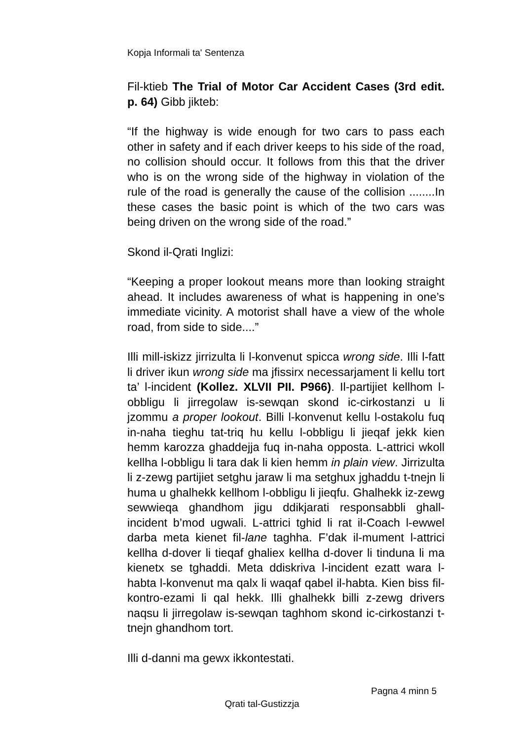Kopja Informali ta' Sentenza
Fil-ktieb The Trial of Motor Car Accident Cases (3rd edit. p. 64) Gibb jikteb:
“If the highway is wide enough for two cars to pass each other in safety and if each driver keeps to his side of the road, no collision should occur. It follows from this that the driver who is on the wrong side of the highway in violation of the rule of the road is generally the cause of the collision ........In these cases the basic point is which of the two cars was being driven on the wrong side of the road.”
Skond il-Qrati Inglizi:
“Keeping a proper lookout means more than looking straight ahead. It includes awareness of what is happening in one’s immediate vicinity. A motorist shall have a view of the whole road, from side to side....”
Illi mill-iskizz jirrizulta li l-konvenut spicca wrong side. Illi l-fatt li driver ikun wrong side ma jfissirx necessarjament li kellu tort ta’ l-incident (Kollez. XLVII PII. P966). Il-partijiet kellhom l-obbligu li jirregolaw is-sewqan skond ic-cirkostanzi u li jzommu a proper lookout. Billi l-konvenut kellu l-ostakolu fuq in-naha tieghu tat-triq hu kellu l-obbligu li jieqaf jekk kien hemm karozza ghaddejja fuq in-naha opposta. L-attrici wkoll kellha l-obbligu li tara dak li kien hemm in plain view. Jirrizulta li z-zewg partijiet setghu jaraw li ma setghux jghaddu t-tnejn li huma u ghalhekk kellhom l-obbligu li jieqfu. Ghalhekk iz-zewg sewwieqa ghandhom jigu ddikjarati responsabbli ghall-incident b’mod ugwali. L-attrici tghid li rat il-Coach l-ewwel darba meta kienet fil-lane taghha. F’dak il-mument l-attrici kellha d-dover li tieqaf ghaliex kellha d-dover li tinduna li ma kienetx se tghaddi. Meta ddiskriva l-incident ezatt wara l-habta l-konvenut ma qalx li waqaf qabel il-habta. Kien biss fil-kontro-ezami li qal hekk. Illi ghalhekk billi z-zewg drivers naqsu li jirregolaw is-sewqan taghhom skond ic-cirkostanzi t-tnejn ghandhom tort.
Illi d-danni ma gewx ikkontestati.
Pagna 4 minn 5
Qrati tal-Gustizzja